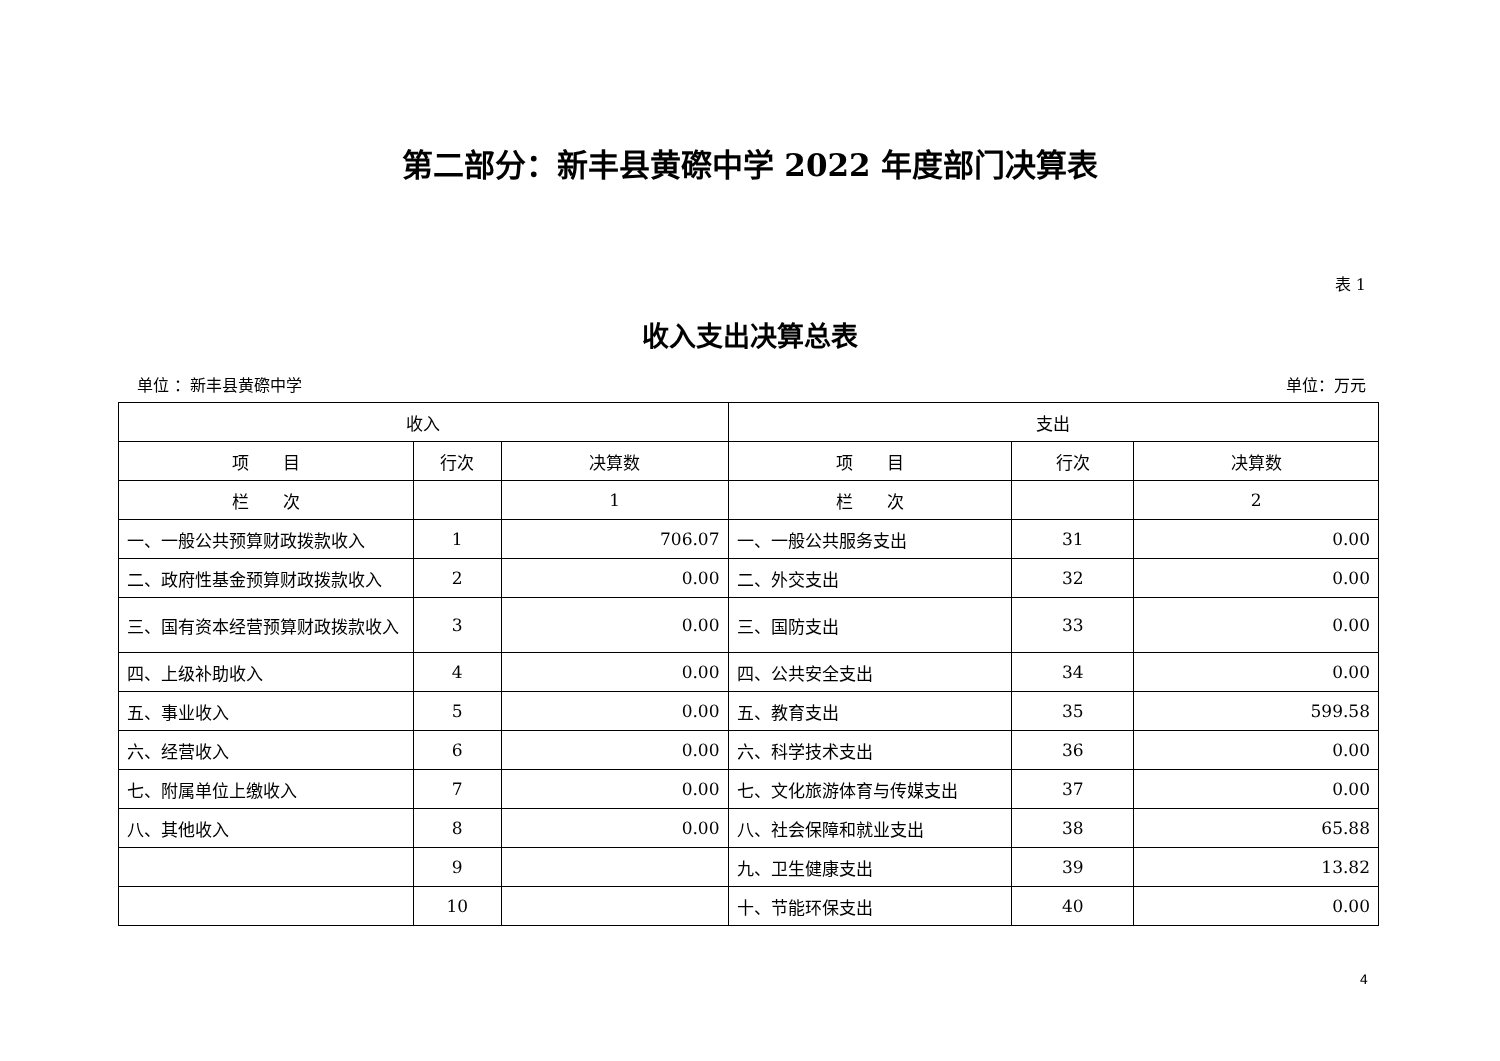第二部分：新丰县黄磜中学 2022 年度部门决算表
表 1
收入支出决算总表
单位 ：新丰县黄磜中学 单位：万元
| 收入 | | | 支出 | | |
| --- | --- | --- | --- | --- | --- |
| 项 目 | 行次 | 决算数 | 项 目 | 行次 | 决算数 |
| 栏 次 | | 1 | 栏 次 | | 2 |
| 一、一般公共预算财政拨款收入 | 1 | 706.07 | 一、一般公共服务支出 | 31 | 0.00 |
| 二、政府性基金预算财政拨款收入 | 2 | 0.00 | 二、外交支出 | 32 | 0.00 |
| 三、国有资本经营预算财政拨款收入 | 3 | 0.00 | 三、国防支出 | 33 | 0.00 |
| 四、上级补助收入 | 4 | 0.00 | 四、公共安全支出 | 34 | 0.00 |
| 五、事业收入 | 5 | 0.00 | 五、教育支出 | 35 | 599.58 |
| 六、经营收入 | 6 | 0.00 | 六、科学技术支出 | 36 | 0.00 |
| 七、附属单位上缴收入 | 7 | 0.00 | 七、文化旅游体育与传媒支出 | 37 | 0.00 |
| 八、其他收入 | 8 | 0.00 | 八、社会保障和就业支出 | 38 | 65.88 |
| | 9 | | 九、卫生健康支出 | 39 | 13.82 |
| | 10 | | 十、节能环保支出 | 40 | 0.00 |
4